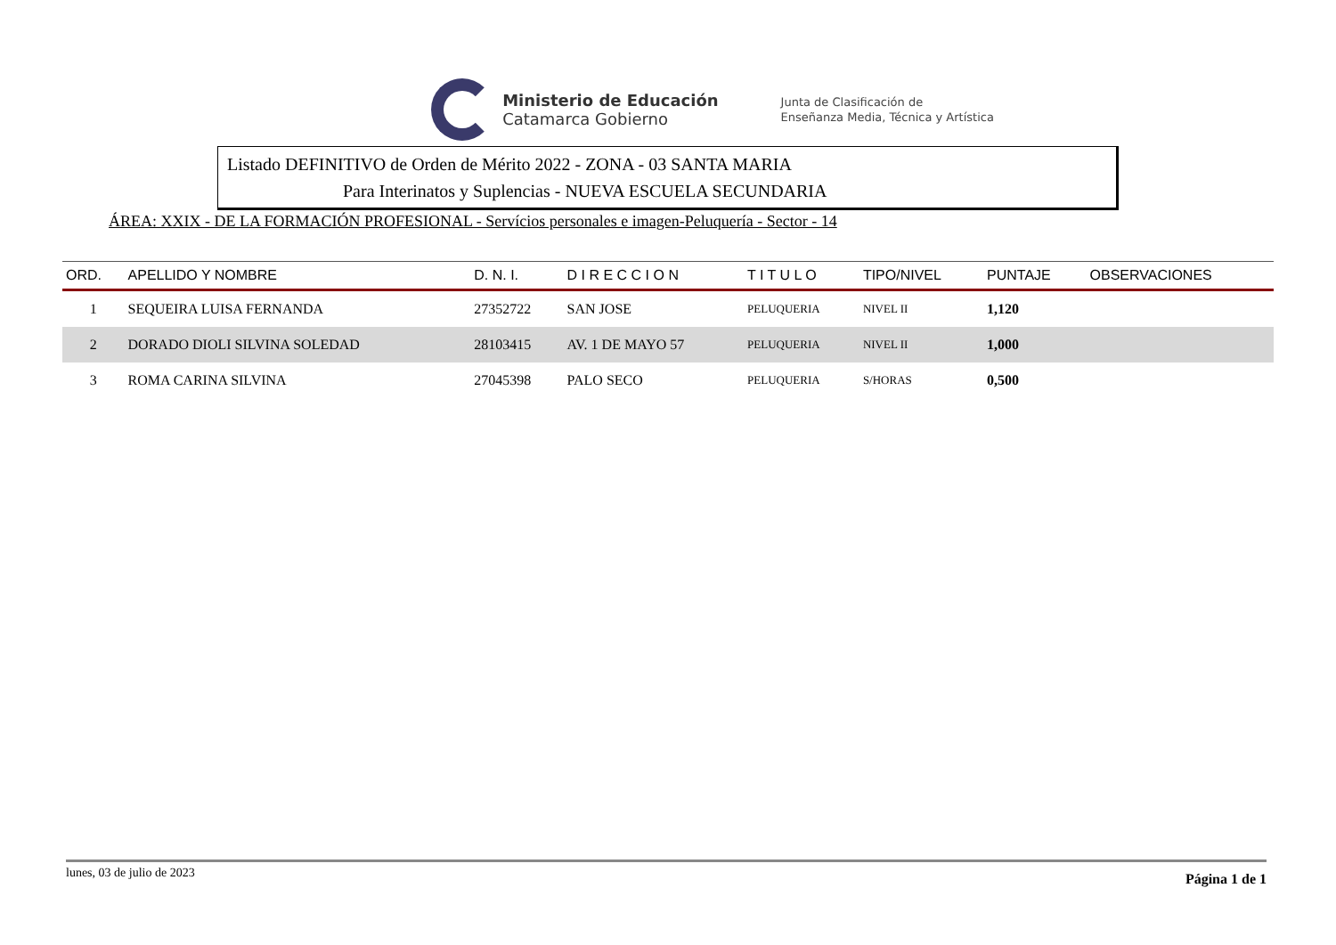Ministerio de Educación
Catamarca Gobierno
Junta de Clasificación de
Enseñanza Media, Técnica y Artística
Listado DEFINITIVO de Orden de Mérito 2022 - ZONA - 03 SANTA MARIA
Para Interinatos y Suplencias - NUEVA ESCUELA SECUNDARIA
ÁREA: XXIX - DE LA FORMACIÓN PROFESIONAL - Servícios personales e imagen-Peluquería - Sector - 14
| ORD. | APELLIDO Y NOMBRE | D. N. I. | D I R E C C I O N | T I T U L O | TIPO/NIVEL | PUNTAJE | OBSERVACIONES |
| --- | --- | --- | --- | --- | --- | --- | --- |
| 1 | SEQUEIRA LUISA FERNANDA | 27352722 | SAN JOSE | PELUQUERIA | NIVEL II | 1,120 | |
| 2 | DORADO DIOLI SILVINA SOLEDAD | 28103415 | AV. 1 DE MAYO 57 | PELUQUERIA | NIVEL II | 1,000 | |
| 3 | ROMA CARINA SILVINA | 27045398 | PALO SECO | PELUQUERIA | S/HORAS | 0,500 | |
lunes, 03 de julio de 2023 Página 1 de 1